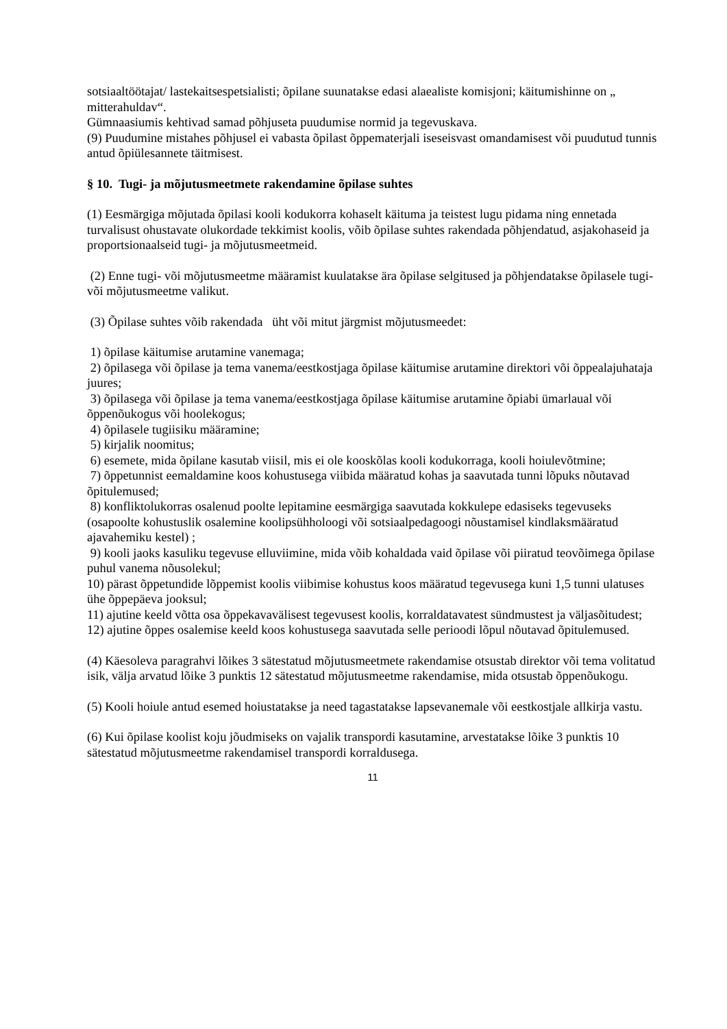sotsiaaltöötajat/ lastekaitsespetsialisti; õpilane suunatakse edasi alaealiste komisjoni; käitumishinne on „ mitterahuldav“.
Gümnaasiumis kehtivad samad põhjuseta puudumise normid ja tegevuskava.
(9) Puudumine mistahes põhjusel ei vabasta õpilast õppematerjali iseseisvast omandamisest või puudutud tunnis antud õpiülesannete täitmisest.
§ 10. Tugi- ja mõjutusmeetmete rakendamine õpilase suhtes
(1) Eesmärgiga mõjutada õpilasi kooli kodukorra kohaselt käituma ja teistest lugu pidama ning ennetada turvalisust ohustavate olukordade tekkimist koolis, võib õpilase suhtes rakendada põhjendatud, asjakohaseid ja proportsionaalseid tugi- ja mõjutusmeetmeid.
(2) Enne tugi- või mõjutusmeetme määramist kuulatakse ära õpilase selgitused ja põhjendatakse õpilasele tugi- või mõjutusmeetme valikut.
(3) Õpilase suhtes võib rakendada üht või mitut järgmist mõjutusmeedet:
1) õpilase käitumise arutamine vanemaga;
2) õpilasega või õpilase ja tema vanema/eestkostjaga õpilase käitumise arutamine direktori või õppealajuhataja juures;
3) õpilasega või õpilase ja tema vanema/eestkostjaga õpilase käitumise arutamine õpiabi ümarlaual või õppenõukogus või hoolekogus;
4) õpilasele tugiisiku määramine;
5) kirjalik noomitus;
6) esemete, mida õpilane kasutab viisil, mis ei ole kooskõlas kooli kodukorraga, kooli hoiulevõtmine;
7) õppetunnist eemaldamine koos kohustusega viibida määratud kohas ja saavutada tunni lõpuks nõutavad õpitulemused;
8) konfliktolukorras osalenud poolte lepitamine eesmärgiga saavutada kokkulepe edasiseks tegevuseks (osapoolte kohustuslik osalemine koolipsühholoogi või sotsiaalpedagoogi nõustamisel kindlaksmääratud ajavahemiku kestel) ;
9) kooli jaoks kasuliku tegevuse elluviimine, mida võib kohaldada vaid õpilase või piiratud teovõimega õpilase puhul vanema nõusolekul;
10) pärast õppetundide lõppemist koolis viibimise kohustus koos määratud tegevusega kuni 1,5 tunni ulatuses ühe õppepäeva jooksul;
11) ajutine keeld võtta osa õppekavavälisest tegevusest koolis, korraldatavatest sündmustest ja väljasõitudest;
12) ajutine õppes osalemise keeld koos kohustusega saavutada selle perioodi lõpul nõutavad õpitulemused.
(4) Käesoleva paragrahvi lõikes 3 sätestatud mõjutusmeetmete rakendamise otsustab direktor või tema volitatud isik, välja arvatud lõike 3 punktis 12 sätestatud mõjutusmeetme rakendamise, mida otsustab õppenõukogu.
(5) Kooli hoiule antud esemed hoiustatakse ja need tagastatakse lapsevanemale või eestkostjale allkirja vastu.
(6) Kui õpilase koolist koju jõudmiseks on vajalik transpordi kasutamine, arvestatakse lõike 3 punktis 10 sätestatud mõjutusmeetme rakendamisel transpordi korraldusega.
11